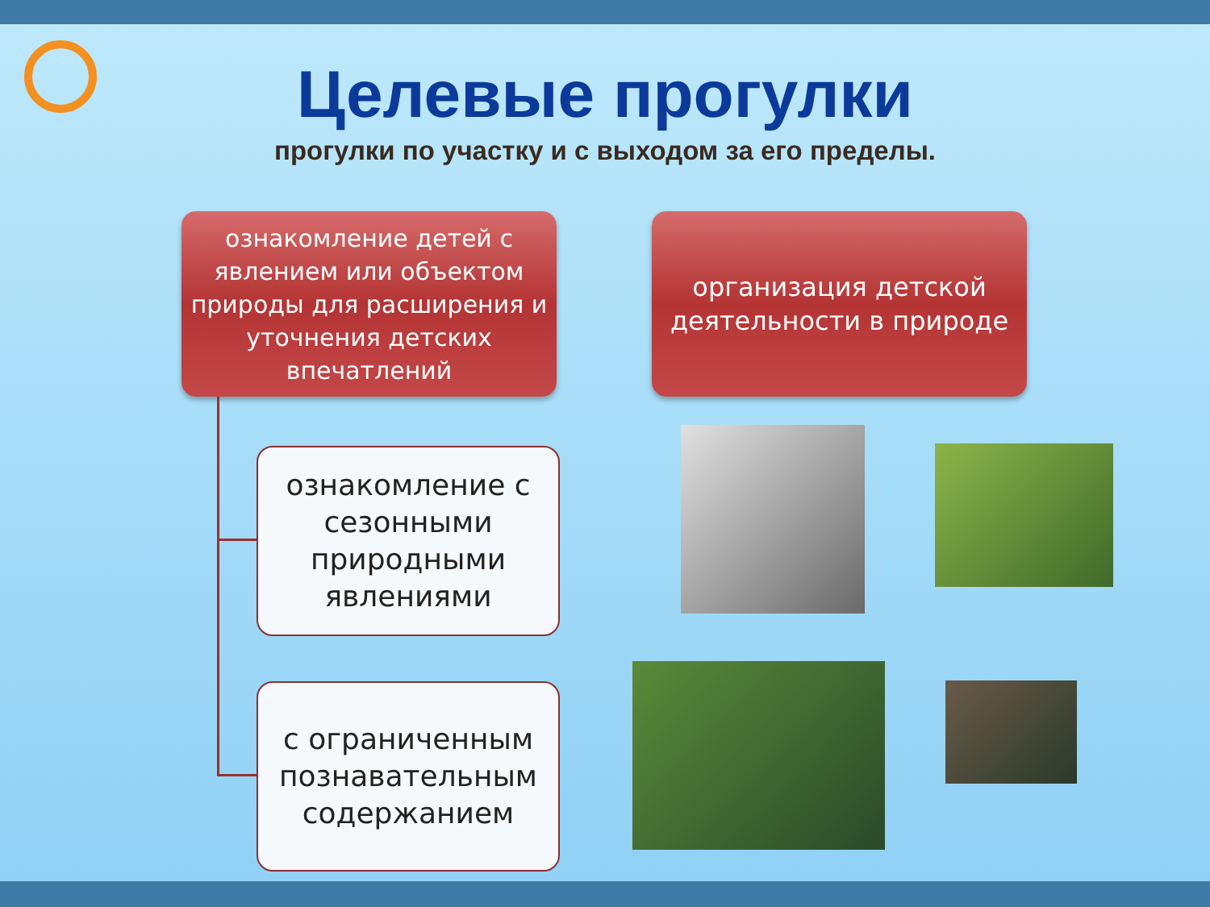Целевые прогулки
прогулки по участку и с выходом за его пределы.
ознакомление детей с явлением или объектом природы для расширения и уточнения детских впечатлений
организация детской деятельности в природе
ознакомление с сезонными природными явлениями
с ограниченным познавательным содержанием